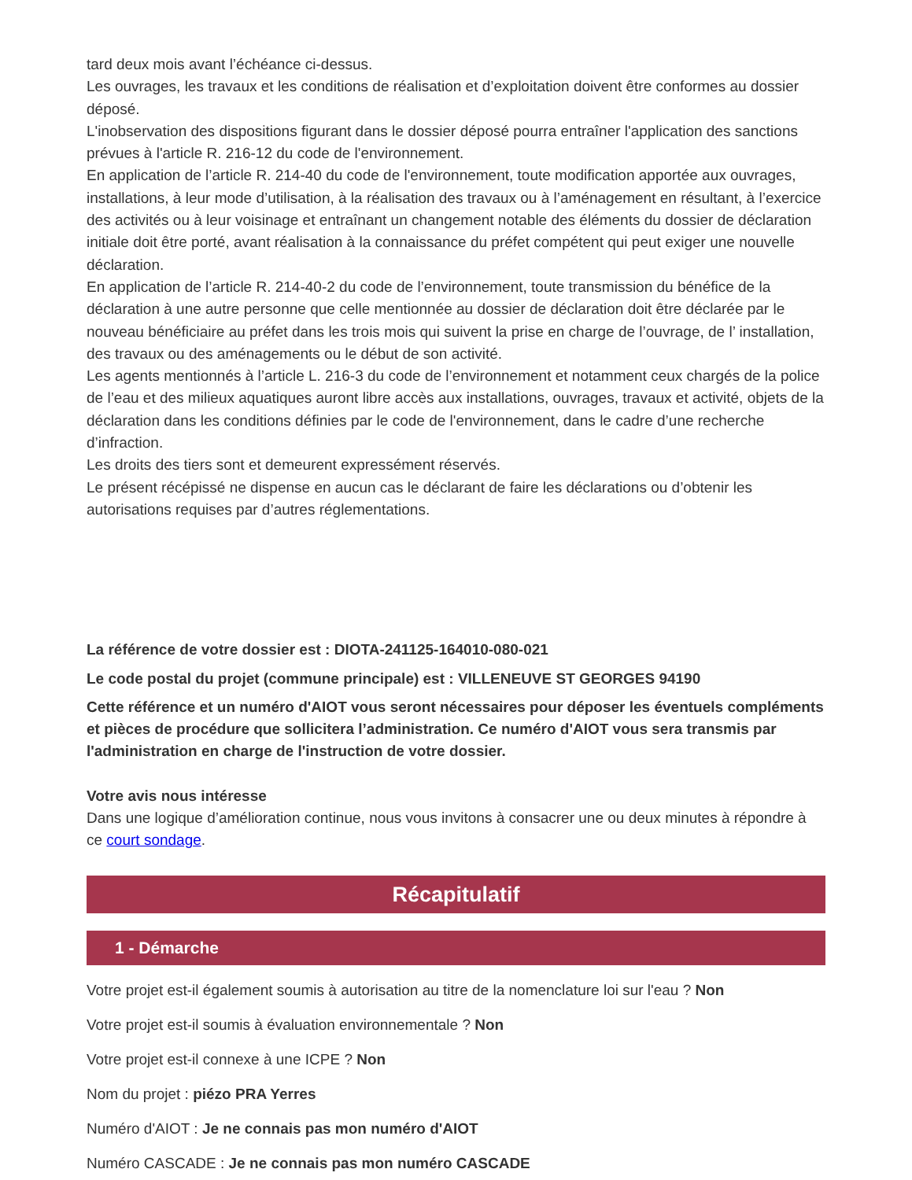tard deux mois avant l’échéance ci-dessus.
Les ouvrages, les travaux et les conditions de réalisation et d’exploitation doivent être conformes au dossier déposé.
L'inobservation des dispositions figurant dans le dossier déposé pourra entraîner l'application des sanctions prévues à l'article R. 216-12 du code de l'environnement.
En application de l’article R. 214-40 du code de l'environnement, toute modification apportée aux ouvrages, installations, à leur mode d’utilisation, à la réalisation des travaux ou à l’aménagement en résultant, à l’exercice des activités ou à leur voisinage et entraînant un changement notable des éléments du dossier de déclaration initiale doit être porté, avant réalisation à la connaissance du préfet compétent qui peut exiger une nouvelle déclaration.
En application de l’article R. 214-40-2 du code de l’environnement, toute transmission du bénéfice de la déclaration à une autre personne que celle mentionnée au dossier de déclaration doit être déclarée par le nouveau bénéficiaire au préfet dans les trois mois qui suivent la prise en charge de l’ouvrage, de l’ installation, des travaux ou des aménagements ou le début de son activité.
Les agents mentionnés à l’article L. 216-3 du code de l’environnement et notamment ceux chargés de la police de l’eau et des milieux aquatiques auront libre accès aux installations, ouvrages, travaux et activité, objets de la déclaration dans les conditions définies par le code de l'environnement, dans le cadre d’une recherche d’infraction.
Les droits des tiers sont et demeurent expressément réservés.
Le présent récépissé ne dispense en aucun cas le déclarant de faire les déclarations ou d’obtenir les autorisations requises par d’autres réglementations.
La référence de votre dossier est : DIOTA-241125-164010-080-021
Le code postal du projet (commune principale) est : VILLENEUVE ST GEORGES 94190
Cette référence et un numéro d'AIOT vous seront nécessaires pour déposer les éventuels compléments et pièces de procédure que sollicitera l’administration. Ce numéro d'AIOT vous sera transmis par l'administration en charge de l'instruction de votre dossier.
Votre avis nous intéresse
Dans une logique d’amélioration continue, nous vous invitons à consacrer une ou deux minutes à répondre à ce court sondage.
Récapitulatif
1 - Démarche
Votre projet est-il également soumis à autorisation au titre de la nomenclature loi sur l'eau ? Non
Votre projet est-il soumis à évaluation environnementale ? Non
Votre projet est-il connexe à une ICPE ? Non
Nom du projet : piézo PRA Yerres
Numéro d'AIOT : Je ne connais pas mon numéro d'AIOT
Numéro CASCADE : Je ne connais pas mon numéro CASCADE